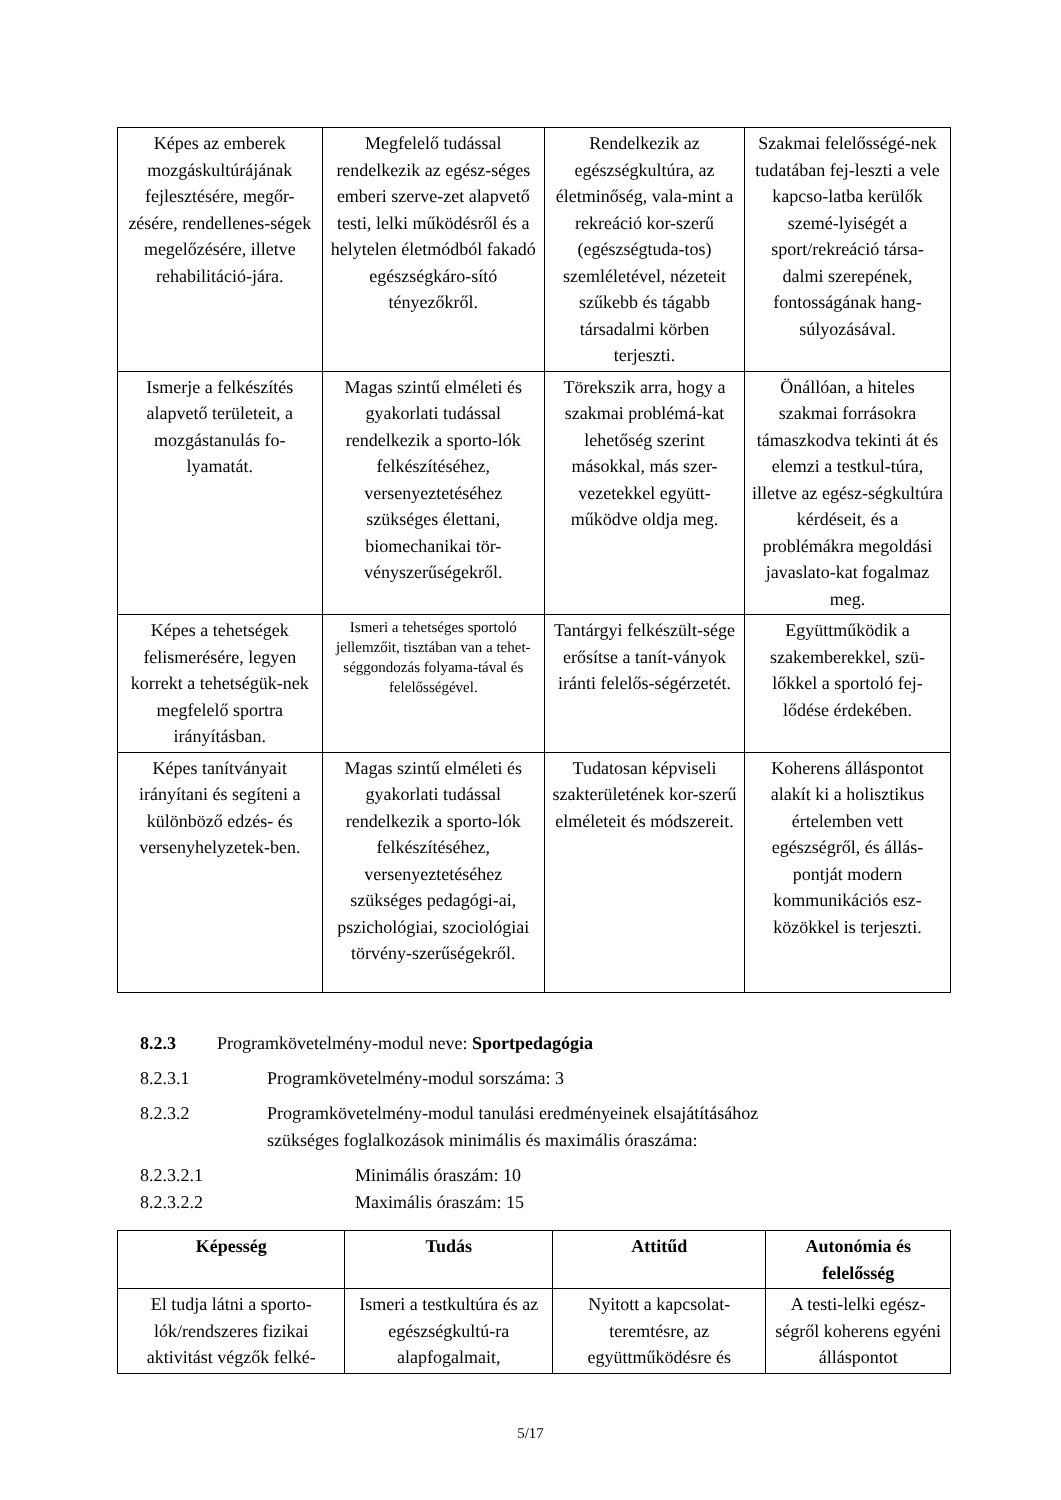| Képes az emberek mozgáskultúrájának fejlesztésére, megőr-zésére, rendellenes-ségek megelőzésére, illetve rehabilitáció-jára. | Megfelelő tudással rendelkezik az egész-séges emberi szerve-zet alapvető testi, lelki működésről és a helytelen életmódból fakadó egészségkáro-sító tényezőkről. | Rendelkezik az egészségkultúra, az életminőség, vala-mint a rekreáció kor-szerű (egészségtuda-tos) szemléletével, nézeteit szűkebb és tágabb társadalmi körben terjeszti. | Szakmai felelősségé-nek tudatában fej-leszti a vele kapcso-latba kerülők szemé-lyiségét a sport/rekreáció társa-dalmi szerepének, fontosságának hang-súlyozásával. |
| Ismerje a felkészítés alapvető területeit, a mozgástanulás fo-lyamatát. | Magas szintű elméleti és gyakorlati tudással rendelkezik a sporto-lók felkészítéséhez, versenyeztetéséhez szükséges élettani, biomechanikai tör-vényszerűségekről. | Törekszik arra, hogy a szakmai problémá-kat lehetőség szerint másokkal, más szer-vezetekkel együtt-működve oldja meg. | Önállóan, a hiteles szakmai forrásokra támaszkodva tekinti át és elemzi a testkul-túra, illetve az egész-ségkultúra kérdéseit, és a problémákra megoldási javaslato-kat fogalmaz meg. |
| Képes a tehetségek felismerésére, legyen korrekt a tehetségük-nek megfelelő sportra irányításban. | Ismeri a tehetséges sportoló jellemzőit, tisztában van a tehet-séggondozás folyama-tával és felelősségével. | Tantárgyi felkészült-sége erősítse a tanít-ványok iránti felelős-ségérzetét. | Együttműködik a szakemberekkel, szü-lőkkel a sportoló fej-lődése érdekében. |
| Képes tanítványait irányítani és segíteni a különböző edzés- és versenyhelyzetek-ben. | Magas szintű elméleti és gyakorlati tudással rendelkezik a sporto-lók felkészítéséhez, versenyeztetéséhez szükséges pedagógi-ai, pszichológiai, szociológiai törvény-szerűségekről. | Tudatosan képviseli szakterületének kor-szerű elméleteit és módszereit. | Koherens álláspontot alakít ki a holisztikus értelemben vett egészségről, és állás-pontját modern kommunikációs esz-közökkel is terjeszti. |
8.2.3 Programkövetelmény-modul neve: Sportpedagógia
8.2.3.1 Programkövetelmény-modul sorszáma: 3
8.2.3.2 Programkövetelmény-modul tanulási eredményeinek elsajátításához
szükséges foglalkozások minimális és maximális óraszáma:
8.2.3.2.1 Minimális óraszám: 10
8.2.3.2.2 Maximális óraszám: 15
| Képesség | Tudás | Attitűd | Autonómia és felelősség |
| --- | --- | --- | --- |
| El tudja látni a sporto-lók/rendszeres fizikai aktivitást végzők felké- | Ismeri a testkultúra és az egészségkultú-ra alapfogalmait, | Nyitott a kapcsolat-teremtésre, az együttműködésre és | A testi-lelki egész-ségről koherens egyéni álláspontot |
5/17